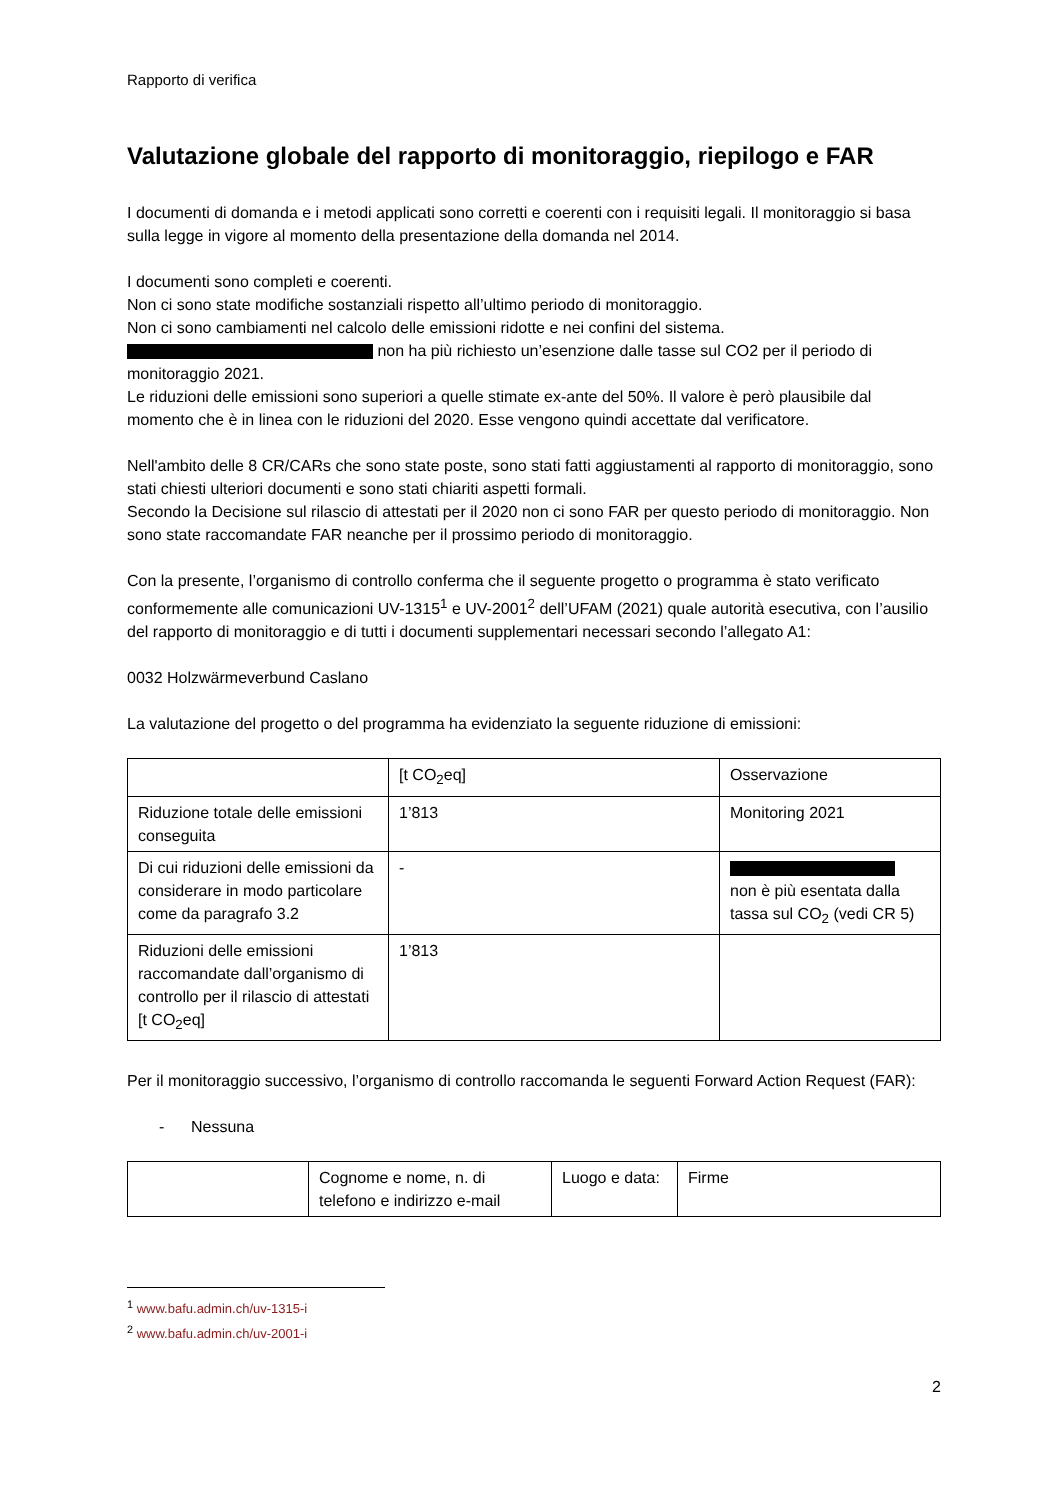Rapporto di verifica
Valutazione globale del rapporto di monitoraggio, riepilogo e FAR
I documenti di domanda e i metodi applicati sono corretti e coerenti con i requisiti legali. Il monitoraggio si basa sulla legge in vigore al momento della presentazione della domanda nel 2014.
I documenti sono completi e coerenti.
Non ci sono state modifiche sostanziali rispetto all’ultimo periodo di monitoraggio.
Non ci sono cambiamenti nel calcolo delle emissioni ridotte e nei confini del sistema.
non ha più richiesto un’esenzione dalle tasse sul CO2 per il periodo di monitoraggio 2021.
Le riduzioni delle emissioni sono superiori a quelle stimate ex-ante del 50%. Il valore è però plausibile dal momento che è in linea con le riduzioni del 2020. Esse vengono quindi accettate dal verificatore.
Nell'ambito delle 8 CR/CARs che sono state poste, sono stati fatti aggiustamenti al rapporto di monitoraggio, sono stati chiesti ulteriori documenti e sono stati chiariti aspetti formali.
Secondo la Decisione sul rilascio di attestati per il 2020 non ci sono FAR per questo periodo di monitoraggio. Non sono state raccomandate FAR neanche per il prossimo periodo di monitoraggio.
Con la presente, l’organismo di controllo conferma che il seguente progetto o programma è stato verificato conformemente alle comunicazioni UV-1315<sup>1</sup> e UV-2001<sup>2</sup> dell’UFAM (2021) quale autorità esecutiva, con l’ausilio del rapporto di monitoraggio e di tutti i documenti supplementari necessari secondo l’allegato A1:
0032 Holzwärmeverbund Caslano
La valutazione del progetto o del programma ha evidenziato la seguente riduzione di emissioni:
| | [t CO<sub>2</sub>eq] | Osservazione |
| Riduzione totale delle emissioni conseguita | 1’813 | Monitoring 2021 |
| Di cui riduzioni delle emissioni da considerare in modo particolare come da paragrafo 3.2 | - | non è più esentata dalla tassa sul CO<sub>2</sub> (vedi CR 5) |
| Riduzioni delle emissioni raccomandate dall’organismo di controllo per il rilascio di attestati [t CO<sub>2</sub>eq] | 1’813 | |
Per il monitoraggio successivo, l’organismo di controllo raccomanda le seguenti Forward Action Request (FAR):
- Nessuna
| | Cognome e nome, n. di telefono e indirizzo e-mail | Luogo e data: | Firme |
<sup>1</sup> www.bafu.admin.ch/uv-1315-i
<sup>2</sup> www.bafu.admin.ch/uv-2001-i
2